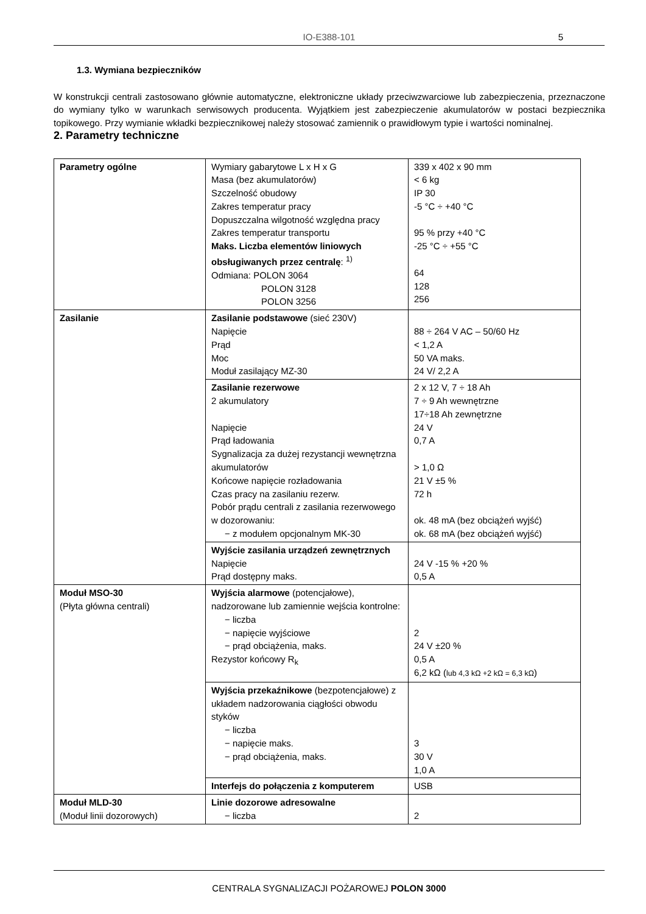IO-E388-101 5
1.3. Wymiana bezpieczników
W konstrukcji centrali zastosowano głównie automatyczne, elektroniczne układy przeciwzwarciowe lub zabezpieczenia, przeznaczone do wymiany tylko w warunkach serwisowych producenta. Wyjątkiem jest zabezpieczenie akumulatorów w postaci bezpiecznika topikowego. Przy wymianie wkładki bezpiecznikowej należy stosować zamiennik o prawidłowym typie i wartości nominalnej.
2. Parametry techniczne
| Parametry ogólne | Wymiary gabarytowe L x H x G Masa (bez akumulatorów) Szczelność obudowy Zakres temperatur pracy Dopuszczalna wilgotność względna pracy Zakres temperatur transportu Maks. Liczba elementów liniowych obsługiwanych przez centralę : <sup>1)</sup> Odmiana: POLON 3064 POLON 3128 POLON 3256 | 339 x 402 x 90 mm < 6 kg IP 30 -5 °C ÷ +40 °C 95 % przy +40 °C -25 °C ÷ +55 °C 64 128 256 |
| Zasilanie | Zasilanie podstawowe (sieć 230V) Napięcie Prąd Moc Moduł zasilający MZ-30 | 88 ÷ 264 V AC – 50/60 Hz < 1,2 A 50 VA maks. 24 V/ 2,2 A |
| | Zasilanie rezerwowe 2 akumulatory Napięcie Prąd ładowania Sygnalizacja za dużej rezystancji wewnętrzna akumulatorów Końcowe napięcie rozładowania Czas pracy na zasilaniu rezerw. Pobór prądu centrali z zasilania rezerwowego w dozorowaniu: − z modułem opcjonalnym MK-30 | 2 x 12 V, 7 ÷ 18 Ah 7 ÷ 9 Ah wewnętrzne 17÷18 Ah zewnętrzne 24 V 0,7 A > 1,0 Ω 21 V ±5 % 72 h ok. 48 mA (bez obciążeń wyjść) ok. 68 mA (bez obciążeń wyjść) |
| | Wyjście zasilania urządzeń zewnętrznych Napięcie Prąd dostępny maks. | 24 V -15 % +20 % 0,5 A |
| Moduł MSO-30 (Płyta główna centrali) | Wyjścia alarmowe (potencjałowe), nadzorowane lub zamiennie wejścia kontrolne: − liczba − napięcie wyjściowe − prąd obciążenia, maks. Rezystor końcowy R<sub>k</sub> | 2 24 V ±20 % 0,5 A 6,2 kΩ ( lub 4,3 kΩ +2 kΩ = 6,3 kΩ ) |
| | Wyjścia przekaźnikowe (bezpotencjałowe) z układem nadzorowania ciągłości obwodu styków − liczba − napięcie maks. − prąd obciążenia, maks. | 3 30 V 1,0 A |
| | Interfejs do połączenia z komputerem | USB |
| Moduł MLD-30 (Moduł linii dozorowych) | Linie dozorowe adresowalne − liczba | 2 |
CENTRALA SYGNALIZACJI POŻAROWEJ POLON 3000